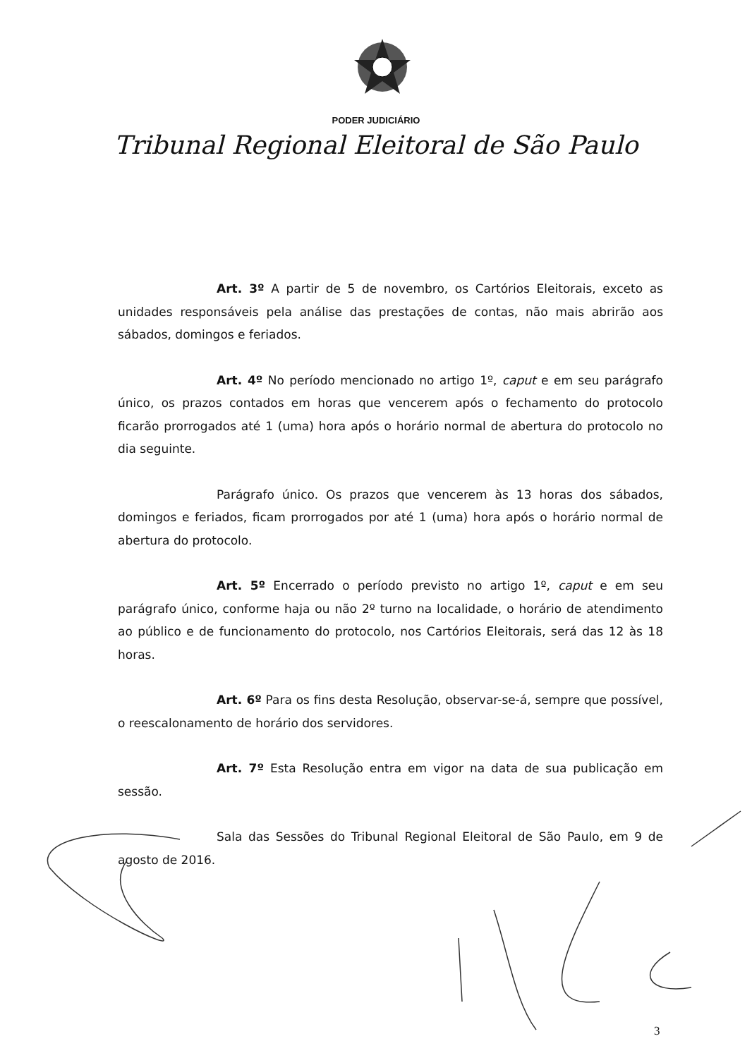PODER JUDICIÁRIO
Tribunal Regional Eleitoral de São Paulo
Art. 3º A partir de 5 de novembro, os Cartórios Eleitorais, exceto as unidades responsáveis pela análise das prestações de contas, não mais abrirão aos sábados, domingos e feriados.
Art. 4º No período mencionado no artigo 1º, caput e em seu parágrafo único, os prazos contados em horas que vencerem após o fechamento do protocolo ficarão prorrogados até 1 (uma) hora após o horário normal de abertura do protocolo no dia seguinte.
Parágrafo único. Os prazos que vencerem às 13 horas dos sábados, domingos e feriados, ficam prorrogados por até 1 (uma) hora após o horário normal de abertura do protocolo.
Art. 5º Encerrado o período previsto no artigo 1º, caput e em seu parágrafo único, conforme haja ou não 2º turno na localidade, o horário de atendimento ao público e de funcionamento do protocolo, nos Cartórios Eleitorais, será das 12 às 18 horas.
Art. 6º Para os fins desta Resolução, observar-se-á, sempre que possível, o reescalonamento de horário dos servidores.
Art. 7º Esta Resolução entra em vigor na data de sua publicação em sessão.
Sala das Sessões do Tribunal Regional Eleitoral de São Paulo, em 9 de agosto de 2016.
3